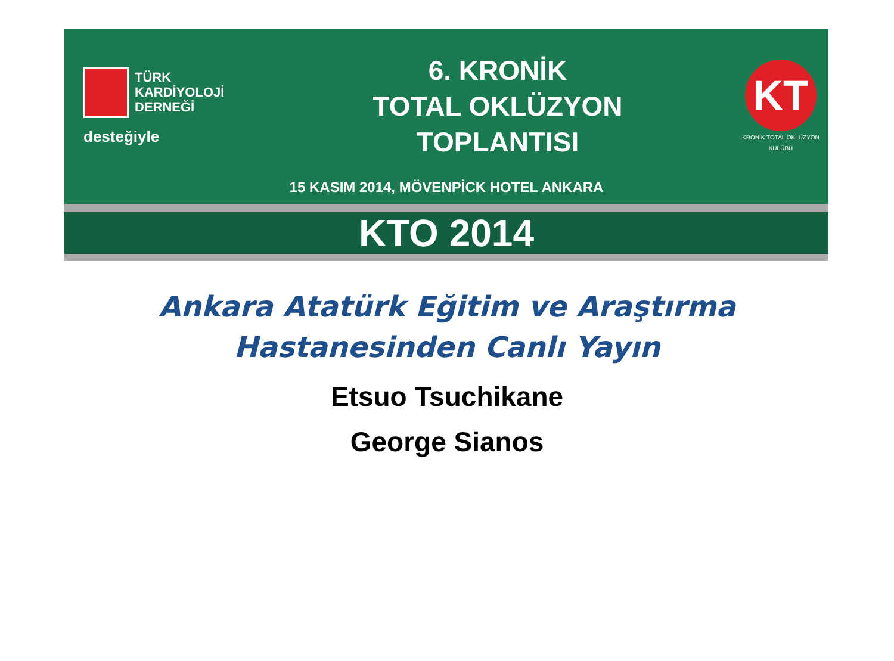TÜRK
KARDİYOLOJİ
DERNEĞİ
desteğiyle
6. KRONİK
TOTAL OKLÜZYON
TOPLANTISI
KT
KRONİK TOTAL OKLÜZYON KULÜBÜ
15 KASIM 2014, MÖVENPİCK HOTEL ANKARA
KTO 2014
Ankara Atatürk Eğitim ve Araştırma
Hastanesinden Canlı Yayın
Etsuo Tsuchikane
George Sianos